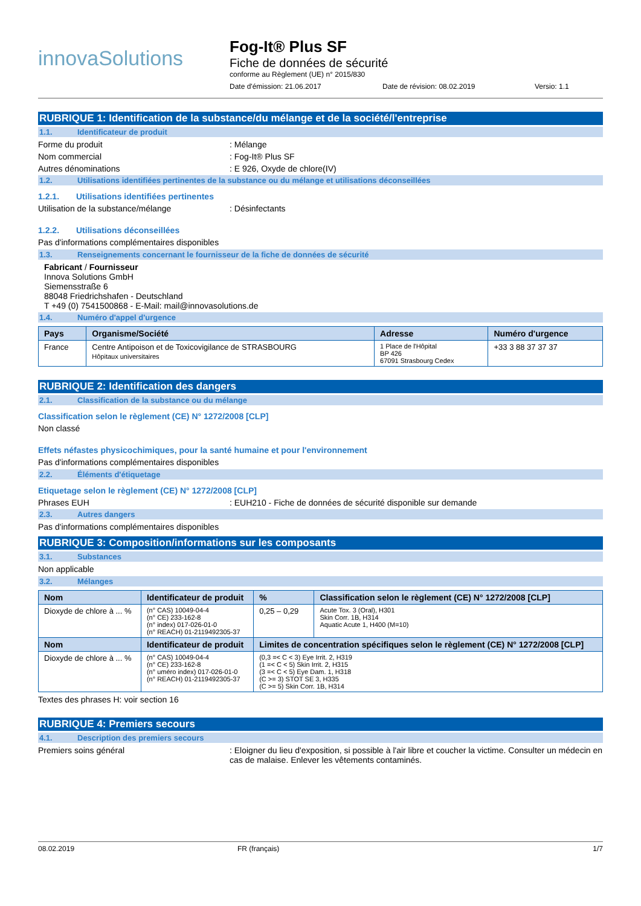innovaSolutions
Fog-It® Plus SF
Fiche de données de sécurité
conforme au Règlement (UE) n° 2015/830
Date d'émission: 21.06.2017 Date de révision: 08.02.2019 Versio: 1.1
RUBRIQUE 1: Identification de la substance/du mélange et de la société/l'entreprise
1.1. Identificateur de produit
Forme du produit: Mélange
Nom commercial: Fog-It® Plus SF
Autres dénominations: E 926, Oxyde de chlore(IV)
1.2. Utilisations identifiées pertinentes de la substance ou du mélange et utilisations déconseillées
1.2.1. Utilisations identifiées pertinentes
Utilisation de la substance/mélange: Désinfectants
1.2.2. Utilisations déconseillées
Pas d'informations complémentaires disponibles
1.3. Renseignements concernant le fournisseur de la fiche de données de sécurité
Fabricant / Fournisseur
Innova Solutions GmbH
Siemensstraße 6
88048 Friedrichshafen - Deutschland
T +49 (0) 7541500868 - E-Mail: mail@innovasolutions.de
1.4. Numéro d'appel d'urgence
| Pays | Organisme/Société | Adresse | Numéro d'urgence |
| --- | --- | --- | --- |
| France | Centre Antipoison et de Toxicovigilance de STRASBOURG Hôpitaux universitaires | 1 Place de l'Hôpital BP 426 67091 Strasbourg Cedex | +33 3 88 37 37 37 |
RUBRIQUE 2: Identification des dangers
2.1. Classification de la substance ou du mélange
Classification selon le règlement (CE) N° 1272/2008 [CLP]
Non classé
Effets néfastes physicochimiques, pour la santé humaine et pour l'environnement
Pas d'informations complémentaires disponibles
2.2. Éléments d'étiquetage
Etiquetage selon le règlement (CE) N° 1272/2008 [CLP]
Phrases EUH: EUH210 - Fiche de données de sécurité disponible sur demande
2.3. Autres dangers
Pas d'informations complémentaires disponibles
RUBRIQUE 3: Composition/informations sur les composants
3.1. Substances
Non applicable
3.2. Mélanges
| Nom | Identificateur de produit | % | Classification selon le règlement (CE) N° 1272/2008 [CLP] |
| --- | --- | --- | --- |
| Dioxyde de chlore à ... % | (n° CAS) 10049-04-4 (n° CE) 233-162-8 (n° index) 017-026-01-0 (n° REACH) 01-2119492305-37 | 0,25 – 0,29 | Acute Tox. 3 (Oral), H301 Skin Corr. 1B, H314 Aquatic Acute 1, H400 (M=10) |
| Nom | Identificateur de produit | Limites de concentration spécifiques selon le règlement (CE) N° 1272/2008 [CLP] | |
| Dioxyde de chlore à ... % | (n° CAS) 10049-04-4 (n° CE) 233-162-8 (n° uméro index) 017-026-01-0 (n° REACH) 01-2119492305-37 | (0,3 =< C < 3) Eye Irrit. 2, H319 (1 =< C < 5) Skin Irrit. 2, H315 (3 =< C < 5) Eye Dam. 1, H318 (C >= 3) STOT SE 3, H335 (C >= 5) Skin Corr. 1B, H314 | |
Textes des phrases H: voir section 16
RUBRIQUE 4: Premiers secours
4.1. Description des premiers secours
Premiers soins général: Eloigner du lieu d'exposition, si possible à l'air libre et coucher la victime. Consulter un médecin en cas de malaise. Enlever les vêtements contaminés.
08.02.2019 FR (français) 1/7